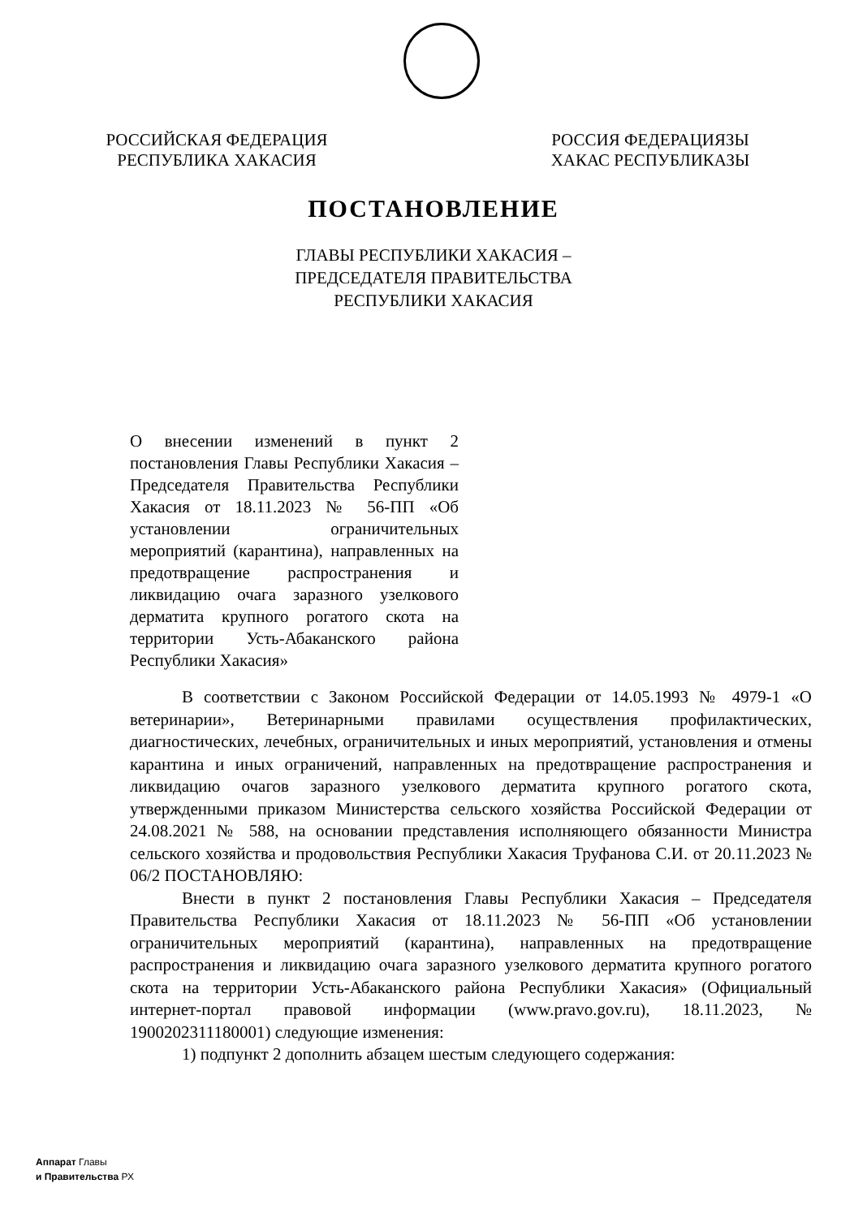РОССИЙСКАЯ ФЕДЕРАЦИЯ
РЕСПУБЛИКА ХАКАСИЯ
РОССИЯ ФЕДЕРАЦИЯЗЫ
ХАКАС РЕСПУБЛИКАЗЫ
ПОСТАНОВЛЕНИЕ
ГЛАВЫ РЕСПУБЛИКИ ХАКАСИЯ –
ПРЕДСЕДАТЕЛЯ ПРАВИТЕЛЬСТВА
РЕСПУБЛИКИ ХАКАСИЯ
О внесении изменений в пункт 2 постановления Главы Республики Хакасия – Председателя Правительства Республики Хакасия от 18.11.2023 № 56-ПП «Об установлении ограничительных мероприятий (карантина), направленных на предотвращение распространения и ликвидацию очага заразного узелкового дерматита крупного рогатого скота на территории Усть-Абаканского района Республики Хакасия»
В соответствии с Законом Российской Федерации от 14.05.1993 № 4979-1 «О ветеринарии», Ветеринарными правилами осуществления профилактических, диагностических, лечебных, ограничительных и иных мероприятий, установления и отмены карантина и иных ограничений, направленных на предотвращение распространения и ликвидацию очагов заразного узелкового дерматита крупного рогатого скота, утвержденными приказом Министерства сельского хозяйства Российской Федерации от 24.08.2021 № 588, на основании представления исполняющего обязанности Министра сельского хозяйства и продовольствия Республики Хакасия Труфанова С.И. от 20.11.2023 № 06/2 ПОСТАНОВЛЯЮ:
Внести в пункт 2 постановления Главы Республики Хакасия – Председателя Правительства Республики Хакасия от 18.11.2023 № 56-ПП «Об установлении ограничительных мероприятий (карантина), направленных на предотвращение распространения и ликвидацию очага заразного узелкового дерматита крупного рогатого скота на территории Усть-Абаканского района Республики Хакасия» (Официальный интернет-портал правовой информации (www.pravo.gov.ru), 18.11.2023, № 1900202311180001) следующие изменения:
1) подпункт 2 дополнить абзацем шестым следующего содержания:
Аппарат Главы
и Правительства РХ